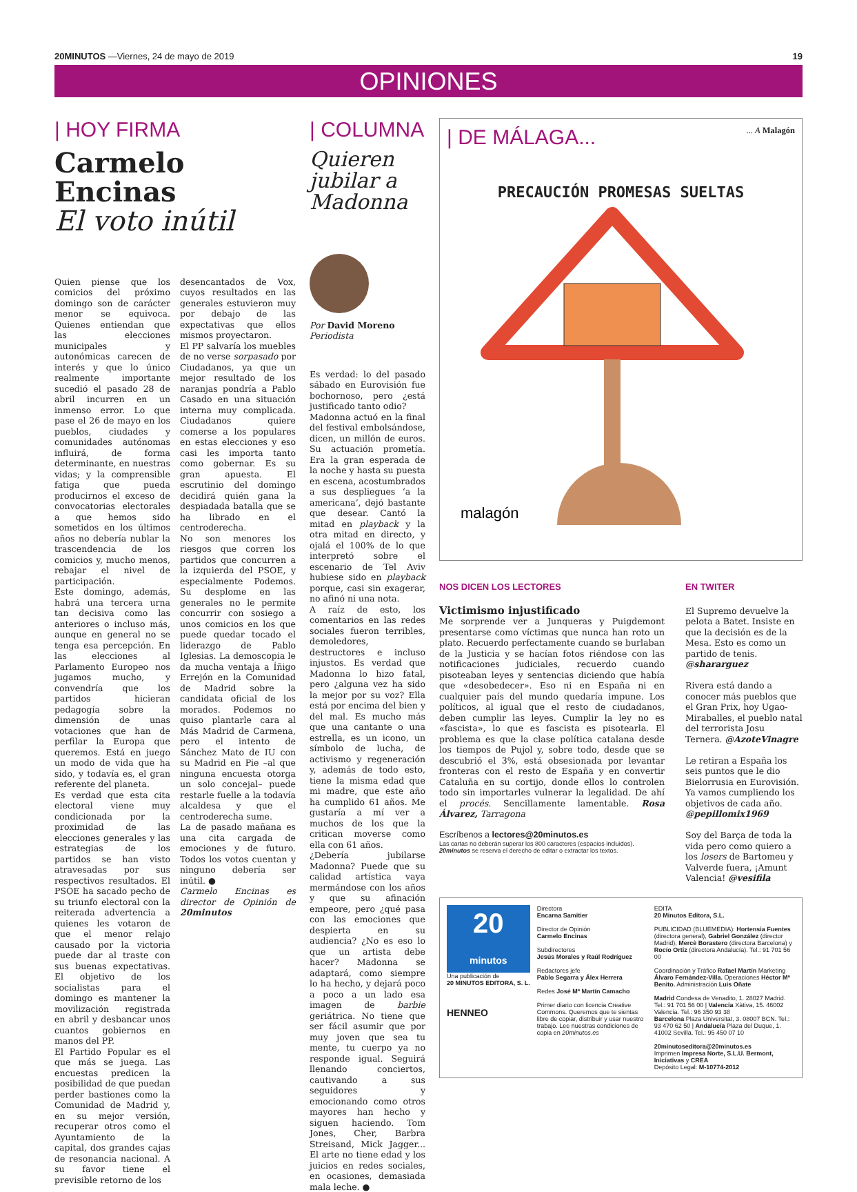20MINUTOS —Viernes, 24 de mayo de 2019 19
OPINIONES
| HOY FIRMA
Carmelo Encinas
El voto inútil
Quien piense que los comicios del próximo domingo son de carácter menor se equivoca. Quienes entiendan que las elecciones municipales y autonómicas carecen de interés y que lo único realmente importante sucedió el pasado 28 de abril incurren en un inmenso error. Lo que pase el 26 de mayo en los pueblos, ciudades y comunidades autónomas influirá, de forma determinante, en nuestras vidas; y la comprensible fatiga que pueda producirnos el exceso de convocatorias electorales a que hemos sido sometidos en los últimos años no debería nublar la trascendencia de los comicios y, mucho menos, rebajar el nivel de participación.
Este domingo, además, habrá una tercera urna tan decisiva como las anteriores o incluso más, aunque en general no se tenga esa percepción. En las elecciones al Parlamento Europeo nos jugamos mucho, y convendría que los partidos hicieran pedagogía sobre la dimensión de unas votaciones que han de perfilar la Europa que queremos. Está en juego un modo de vida que ha sido, y todavía es, el gran referente del planeta.
Es verdad que esta cita electoral viene muy condicionada por la proximidad de las elecciones generales y las estrategias de los partidos se han visto atravesadas por sus respectivos resultados. El PSOE ha sacado pecho de su triunfo electoral con la reiterada advertencia a quienes les votaron de que el menor relajo causado por la victoria puede dar al traste con sus buenas expectativas. El objetivo de los socialistas para el domingo es mantener la movilización registrada en abril y desbancar unos cuantos gobiernos en manos del PP.
El Partido Popular es el que más se juega. Las encuestas predicen la posibilidad de que puedan perder bastiones como la Comunidad de Madrid y, en su mejor versión, recuperar otros como el Ayuntamiento de la capital, dos grandes cajas de resonancia nacional. A su favor tiene el previsible retorno de los
desencantados de Vox, cuyos resultados en las generales estuvieron muy por debajo de las expectativas que ellos mismos proyectaron.
El PP salvaría los muebles de no verse sorpasado por Ciudadanos, ya que un mejor resultado de los naranjas pondría a Pablo Casado en una situación interna muy complicada. Ciudadanos quiere comerse a los populares en estas elecciones y eso casi les importa tanto como gobernar. Es su gran apuesta. El escrutinio del domingo decidirá quién gana la despiadada batalla que se ha librado en el centroderecha.
No son menores los riesgos que corren los partidos que concurren a la izquierda del PSOE, y especialmente Podemos. Su desplome en las generales no le permite concurrir con sosiego a unos comicios en los que puede quedar tocado el liderazgo de Pablo Iglesias. La demoscopia le da mucha ventaja a Íñigo Errejón en la Comunidad de Madrid sobre la candidata oficial de los morados. Podemos no quiso plantarle cara al Más Madrid de Carmena, pero el intento de Sánchez Mato de IU con su Madrid en Pie –al que ninguna encuesta otorga un solo concejal– puede restarle fuelle a la todavía alcaldesa y que el centroderecha sume.
La de pasado mañana es una cita cargada de emociones y de futuro. Todos los votos cuentan y ninguno debería ser inútil. ●
Carmelo Encinas es director de Opinión de 20minutos
| COLUMNA
Quieren jubilar a Madonna
Por David Moreno
Periodista
Es verdad: lo del pasado sábado en Eurovisión fue bochornoso, pero ¿está justificado tanto odio?
Madonna actuó en la final del festival embolsándose, dicen, un millón de euros. Su actuación prometía. Era la gran esperada de la noche y hasta su puesta en escena, acostumbrados a sus despliegues ‘a la americana’, dejó bastante que desear. Cantó la mitad en playback y la otra mitad en directo, y ojalá el 100% de lo que interpretó sobre el escenario de Tel Aviv hubiese sido en playback porque, casi sin exagerar, no afinó ni una nota.
A raíz de esto, los comentarios en las redes sociales fueron terribles, demoledores, destructores e incluso injustos. Es verdad que Madonna lo hizo fatal, pero ¿alguna vez ha sido la mejor por su voz? Ella está por encima del bien y del mal. Es mucho más que una cantante o una estrella, es un icono, un símbolo de lucha, de activismo y regeneración y, además de todo esto, tiene la misma edad que mi madre, que este año ha cumplido 61 años. Me gustaría a mí ver a muchos de los que la critican moverse como ella con 61 años.
¿Debería jubilarse Madonna? Puede que su calidad artística vaya mermándose con los años y que su afinación empeore, pero ¿qué pasa con las emociones que despierta en su audiencia? ¿No es eso lo que un artista debe hacer? Madonna se adaptará, como siempre lo ha hecho, y dejará poco a poco a un lado esa imagen de barbie geriátrica. No tiene que ser fácil asumir que por muy joven que sea tu mente, tu cuerpo ya no responde igual. Seguirá llenando conciertos, cautivando a sus seguidores y emocionando como otros mayores han hecho y siguen haciendo. Tom Jones, Cher, Barbra Streisand, Mick Jagger... El arte no tiene edad y los juicios en redes sociales, en ocasiones, demasiada mala leche. ●
| DE MÁLAGA...... A Malagón
PRECAUCIÓN PROMESAS SUELTAS
malagón
NOS DICEN LOS LECTORES
Victimismo injustificado
Me sorprende ver a Junqueras y Puigdemont presentarse como víctimas que nunca han roto un plato. Recuerdo perfectamente cuando se burlaban de la Justicia y se hacían fotos riéndose con las notificaciones judiciales, recuerdo cuando pisoteaban leyes y sentencias diciendo que había que «desobedecer». Eso ni en España ni en cualquier país del mundo quedaría impune. Los políticos, al igual que el resto de ciudadanos, deben cumplir las leyes. Cumplir la ley no es «fascista», lo que es fascista es pisotearla. El problema es que la clase política catalana desde los tiempos de Pujol y, sobre todo, desde que se descubrió el 3%, está obsesionada por levantar fronteras con el resto de España y en convertir Cataluña en su cortijo, donde ellos lo controlen todo sin importarles vulnerar la legalidad. De ahí el procés. Sencillamente lamentable. Rosa Álvarez, Tarragona
Escríbenos a lectores@20minutos.es
Las cartas no deberán superar los 800 caracteres (espacios incluidos). 20minutos se reserva el derecho de editar o extractar los textos.
EN TWITER
El Supremo devuelve la pelota a Batet. Insiste en que la decisión es de la Mesa. Esto es como un partido de tenis. @shararguez
Rivera está dando a conocer más pueblos que el Gran Prix, hoy Ugao-Miraballes, el pueblo natal del terrorista Josu Ternera. @AzoteVinagre
Le retiran a España los seis puntos que le dio Bielorrusia en Eurovisión. Ya vamos cumpliendo los objetivos de cada año. @pepillomix1969
Soy del Barça de toda la vida pero como quiero a los losers de Bartomeu y Valverde fuera, ¡Amunt Valencia! @vesifila
20
minutos
Una publicación de
20 MINUTOS EDITORA, S. L.
HENNEO
Directora
Encarna Samitier
Director de Opinión
Carmelo Encinas
Subdirectores
Jesús Morales y Raúl Rodríguez
Redactores jefe
Pablo Segarra y Álex Herrera
Redes José Mª Martín Camacho
Primer diario con licencia Creative Commons. Queremos que te sientas libre de copiar, distribuir y usar nuestro trabajo. Lee nuestras condiciones de copia en 20minutos.es
EDITA
20 Minutos Editora, S.L.
PUBLICIDAD (BLUEMEDIA): Hortensia Fuentes (directora general), Gabriel González (director Madrid), Mercè Borastero (directora Barcelona) y Rocío Ortiz (directora Andalucía). Tel.: 91 701 56 00
Coordinación y Tráfico Rafael Martín Marketing Álvaro Fernández-Villa. Operaciones Héctor Mª Benito. Administración Luis Oñate
Madrid Condesa de Venadito, 1. 28027 Madrid. Tel.: 91 701 56 00 | Valencia Xàtiva, 15. 46002 Valencia. Tel.: 96 350 93 38
Barcelona Plaza Universitat, 3. 08007 BCN. Tel.: 93 470 62 50 | Andalucía Plaza del Duque, 1. 41002 Sevilla. Tel.: 95 450 07 10
20minutoseditora@20minutos.es
Imprimen Impresa Norte, S.L.U. Bermont, Iniciativas y CREA
Depósito Legal: M-10774-2012